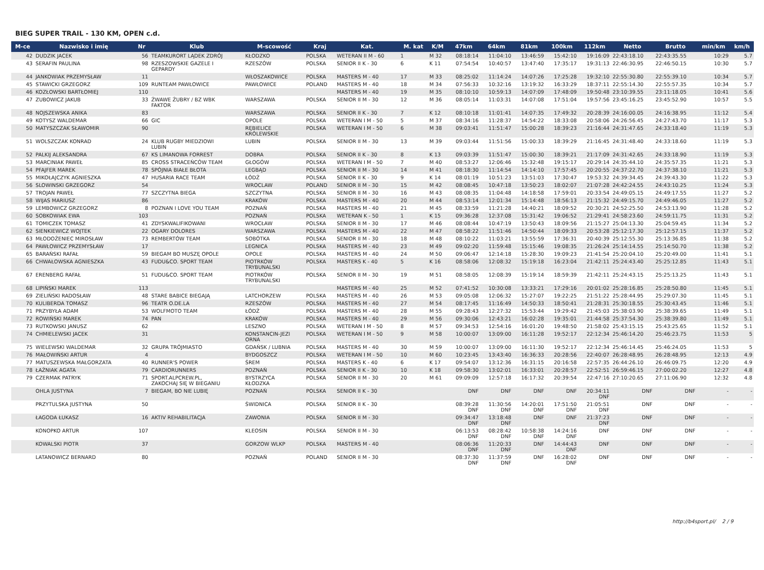BIEG SUPER TRAIL - 130 KM, OPEN c.d.
| M-ce | Nazwisko i imię | Nr | Klub | M-scowość | Kraj | Kat. | M. kat | K/M | 47km | 64km | 81km | 100km | 112km | Netto | Brutto | min/km | km/h |
| --- | --- | --- | --- | --- | --- | --- | --- | --- | --- | --- | --- | --- | --- | --- | --- | --- | --- |
| 42 | DUDZIK JACEK | 56 | TEAMKURORT LĄDEK ZDRÓJ | KŁODZKO | POLSKA | WETERAN II M - 60 | 1 | M 32 | 08:18:14 | 11:04:10 | 13:46:59 | 15:42:10 | 19:16:09 | 22:43:18.10 | 22:43:35.55 | 10:29 | 5.7 |
| 43 | SERAFIN PAULINA | 98 | RZESZOWSKIE GAZELE I GEPARDY | RZESZÓW | POLSKA | SENIOR II K - 30 | 6 | K 11 | 07:54:54 | 10:40:57 | 13:47:40 | 17:35:17 | 19:31:13 | 22:46:30.95 | 22:46:50.15 | 10:30 | 5.7 |
| 44 | JANKOWIAK PRZEMYSŁAW | 11 | | WŁOSZAKOWICE | POLSKA | MASTERS M - 40 | 17 | M 33 | 08:25:02 | 11:14:24 | 14:07:26 | 17:25:28 | 19:32:10 | 22:55:30.80 | 22:55:39.10 | 10:34 | 5.7 |
| 45 | STAWICKI GRZEGORZ | 109 | RUNTEAM PAWŁOWICE | PAWŁOWICE | POLAND | MASTERS M - 40 | 18 | M 34 | 07:56:33 | 10:32:16 | 13:19:32 | 16:33:29 | 18:37:11 | 22:55:14.30 | 22:55:57.35 | 10:34 | 5.7 |
| 46 | KOZŁOWSKI BARTŁOMIEJ | 110 | | | | MASTERS M - 40 | 19 | M 35 | 08:10:10 | 10:59:13 | 14:07:09 | 17:48:09 | 19:50:48 | 23:10:39.55 | 23:11:18.05 | 10:41 | 5.6 |
| 47 | ZUBOWICZ JAKUB | 33 | ŻWAWE ŻUBRY / BZ WBK FAKTOR | WARSZAWA | POLSKA | SENIOR II M - 30 | 12 | M 36 | 08:05:14 | 11:03:31 | 14:07:08 | 17:51:04 | 19:57:56 | 23:45:16.25 | 23:45:52.90 | 10:57 | 5.5 |
| 48 | NOJSZEWSKA ANIKA | 83 | | WARSZAWA | POLSKA | SENIOR II K - 30 | 7 | K 12 | 08:10:18 | 11:01:41 | 14:07:35 | 17:49:32 | 20:28:39 | 24:16:00.05 | 24:16:38.95 | 11:12 | 5.4 |
| 49 | KOTYSZ WALDEMAR | 66 | GIC | OPOLE | POLSKA | WETERAN I M - 50 | 5 | M 37 | 08:34:16 | 11:28:37 | 14:54:22 | 18:33:08 | 20:58:06 | 24:26:56.45 | 24:27:43.70 | 11:17 | 5.3 |
| 50 | MATYSZCZAK SŁAWOMIR | 90 | | RĘBIELICE KRÓLEWSKIE | POLSKA | WETERAN I M - 50 | 6 | M 38 | 09:03:41 | 11:51:47 | 15:00:28 | 18:39:23 | 21:16:44 | 24:31:47.65 | 24:33:18.40 | 11:19 | 5.3 |
| 51 | WOLSZCZAK KONRAD | 24 | KLUB RUGBY MIEDZIOWI LUBIN | LUBIN | POLSKA | SENIOR II M - 30 | 13 | M 39 | 09:03:44 | 11:51:56 | 15:00:33 | 18:39:29 | 21:16:45 | 24:31:48.40 | 24:33:18.60 | 11:19 | 5.3 |
| 52 | PALKIJ ALEKSANDRA | 67 | KS LIMANOWA FORREST | DOBRA | POLSKA | SENIOR II K - 30 | 8 | K 13 | 09:03:39 | 11:51:47 | 15:00:30 | 18:39:21 | 21:17:09 | 24:31:42.65 | 24:33:18.90 | 11:19 | 5.3 |
| 53 | MARCINIAK PAWEŁ | 85 | CROSS STRACEŃCÓW TEAM | GŁOGÓW | POLSKA | WETERAN I M - 50 | 7 | M 40 | 08:53:27 | 12:06:46 | 15:32:48 | 19:15:17 | 20:29:14 | 24:35:44.10 | 24:35:57.35 | 11:21 | 5.3 |
| 54 | PFAJFER MAREK | 78 | SPÓJNIA BIAŁE BŁOTA | LEGBĄD | POLSKA | SENIOR II M - 30 | 14 | M 41 | 08:18:30 | 11:14:54 | 14:14:10 | 17:57:45 | 20:20:55 | 24:37:22.70 | 24:37:38.10 | 11:21 | 5.3 |
| 55 | MIKOŁAJCZYK AGNIESZKA | 47 | HUSARIA RACE TEAM | ŁÓDŹ | POLSKA | SENIOR II K - 30 | 9 | K 14 | 08:01:19 | 10:51:23 | 13:51:03 | 17:30:47 | 19:53:32 | 24:39:34.45 | 24:39:43.30 | 11:22 | 5.3 |
| 56 | SLOWINSKI GRZEGORZ | 54 | | WROCLAW | POLAND | SENIOR II M - 30 | 15 | M 42 | 08:08:45 | 10:47:18 | 13:50:23 | 18:02:07 | 21:07:28 | 24:42:24.55 | 24:43:10.25 | 11:24 | 5.3 |
| 57 | TROJAN PAWEŁ | 77 | SZCZYTNA BIEGA | SZCZYTNA | POLSKA | SENIOR II M - 30 | 16 | M 43 | 08:08:35 | 11:04:48 | 14:18:58 | 17:59:01 | 20:33:54 | 24:49:05.15 | 24:49:17.55 | 11:27 | 5.2 |
| 58 | WIJAS MARIUSZ | 86 | | KRAKÓW | POLSKA | MASTERS M - 40 | 20 | M 44 | 08:53:14 | 12:01:34 | 15:14:48 | 18:56:13 | 21:15:32 | 24:49:15.70 | 24:49:46.05 | 11:27 | 5.2 |
| 59 | LEMBOWICZ GRZEGORZ | 8 | POZNAN I LOVE YOU TEAM | POZNAŃ | POLSKA | MASTERS M - 40 | 21 | M 45 | 08:33:59 | 11:21:28 | 14:40:21 | 18:09:52 | 20:30:21 | 24:52:25.50 | 24:53:13.90 | 11:28 | 5.2 |
| 60 | SOBKOWIAK EWA | 103 | | POZNAŃ | POLSKA | WETERAN K - 50 | 1 | K 15 | 09:36:28 | 12:37:08 | 15:31:42 | 19:06:52 | 21:29:41 | 24:58:23.60 | 24:59:11.75 | 11:31 | 5.2 |
| 61 | TOMICZEK TOMASZ | 41 | ZDYSKWALIFIKOWANI | WROCŁAW | POLSKA | SENIOR II M - 30 | 17 | M 46 | 08:08:44 | 10:47:19 | 13:50:43 | 18:09:56 | 21:15:27 | 25:04:13.30 | 25:04:59.45 | 11:34 | 5.2 |
| 62 | SIENKIEWICZ WOJTEK | 22 | OGARY DOLORES | WARSZAWA | POLSKA | MASTERS M - 40 | 22 | M 47 | 08:58:22 | 11:51:46 | 14:50:44 | 18:09:33 | 20:53:28 | 25:12:17.30 | 25:12:57.15 | 11:37 | 5.2 |
| 63 | MŁODOŻENIEC MIROSŁAW | 73 | REMBERTÓW TEAM | SOBÓTKA | POLSKA | SENIOR II M - 30 | 18 | M 48 | 08:10:22 | 11:03:21 | 13:55:59 | 17:36:31 | 20:40:39 | 25:12:55.30 | 25:13:36.85 | 11:38 | 5.2 |
| 64 | PAWŁOWICZ PRZEMYSŁAW | 17 | | LEGNICA | POLSKA | MASTERS M - 40 | 23 | M 49 | 09:02:20 | 11:59:48 | 15:15:46 | 19:08:35 | 21:26:24 | 25:14:14.55 | 25:14:50.70 | 11:38 | 5.2 |
| 65 | BARAŃSKI RAFAŁ | 59 | BIEGAM BO MUSZĘ OPOLE | OPOLE | POLSKA | MASTERS M - 40 | 24 | M 50 | 09:06:47 | 12:14:18 | 15:28:30 | 19:09:23 | 21:41:54 | 25:20:04.10 | 25:20:49.00 | 11:41 | 5.1 |
| 66 | CHWAŁOWSKA AGNIESZKA | 43 | FUDU&CO. SPORT TEAM | PIOTRKÓW TRYBUNALSKI | POLSKA | MASTERS K - 40 | 5 | K 16 | 08:58:06 | 12:08:32 | 15:19:18 | 16:23:04 | 21:42:11 | 25:24:43.40 | 25:25:12.85 | 11:43 | 5.1 |
| 67 | ERENBERG RAFAŁ | 51 | FUDU&CO. SPORT TEAM | PIOTRKÓW TRYBUNALSKI | POLSKA | SENIOR II M - 30 | 19 | M 51 | 08:58:05 | 12:08:39 | 15:19:14 | 18:59:39 | 21:42:11 | 25:24:43.15 | 25:25:13.25 | 11:43 | 5.1 |
| 68 | LIPIŃSKI MAREK | 113 | | | | MASTERS M - 40 | 25 | M 52 | 07:41:52 | 10:30:08 | 13:33:21 | 17:29:16 | 20:01:02 | 25:28:16.85 | 25:28:50.80 | 11:45 | 5.1 |
| 69 | ZIELIŃSKI RADOSŁAW | 48 | STARE BABICE BIEGAJĄ | LATCHORZEW | POLSKA | MASTERS M - 40 | 26 | M 53 | 09:05:08 | 12:06:32 | 15:27:07 | 19:22:25 | 21:51:22 | 25:28:44.95 | 25:29:07.30 | 11:45 | 5.1 |
| 70 | KULIBERDA TOMASZ | 96 | TEATR O.DE.LA | RZESZÓW | POLSKA | MASTERS M - 40 | 27 | M 54 | 08:17:45 | 11:16:49 | 14:50:33 | 18:50:41 | 21:28:31 | 25:30:18.55 | 25:30:43.45 | 11:46 | 5.1 |
| 71 | PRZYBYŁA ADAM | 53 | WOLFMOTO TEAM | ŁÓDŹ | POLSKA | MASTERS M - 40 | 28 | M 55 | 09:28:43 | 12:27:32 | 15:53:44 | 19:29:42 | 21:45:03 | 25:38:03.90 | 25:38:39.65 | 11:49 | 5.1 |
| 72 | ROWIŃSKI MAREK | 74 | PAN | KRAKÓW | POLSKA | MASTERS M - 40 | 29 | M 56 | 09:30:06 | 12:43:21 | 16:02:28 | 19:35:01 | 21:44:58 | 25:37:54.30 | 25:38:39.80 | 11:49 | 5.1 |
| 73 | RUTKOWSKI JANUSZ | 62 | | LESZNO | POLSKA | WETERAN I M - 50 | 8 | M 57 | 09:34:53 | 12:54:16 | 16:01:20 | 19:48:50 | 21:58:02 | 25:43:15.15 | 25:43:25.65 | 11:52 | 5.1 |
| 74 | CHMIELEWSKI JACEK | 31 | | KONSTANCIN-JEZI ORNA | POLSKA | WETERAN I M - 50 | 9 | M 58 | 10:00:07 | 13:09:00 | 16:11:28 | 19:52:17 | 22:12:34 | 25:46:14.20 | 25:46:23.75 | 11:53 | 5 |
| 75 | WIELEWSKI WALDEMAR | 32 | GRUPA TRÓJMIASTO | GDAŃSK / LUBNIA | POLSKA | MASTERS M - 40 | 30 | M 59 | 10:00:07 | 13:09:00 | 16:11:30 | 19:52:17 | 22:12:34 | 25:46:14.45 | 25:46:24.05 | 11:53 | 5 |
| 76 | MAŁOWIŃSKI ARTUR | 4 | | BYDGOSZCZ | POLSKA | WETERAN I M - 50 | 10 | M 60 | 10:23:45 | 13:43:40 | 16:36:33 | 20:28:56 | 22:40:07 | 26:28:48.95 | 26:28:48.95 | 12:13 | 4.9 |
| 77 | MATUSZEWSKA MAŁGORZATA | 40 | RUNNER'S POWER | ŚREM | POLSKA | MASTERS K - 40 | 6 | K 17 | 09:54:07 | 13:12:36 | 16:31:15 | 20:16:58 | 22:57:35 | 26:44:26.10 | 26:46:09.75 | 12:20 | 4.9 |
| 78 | ŁAŹNIAK AGATA | 79 | CARDIORUNNERS | POZNAŃ | POLSKA | SENIOR II K - 30 | 10 | K 18 | 09:58:30 | 13:02:01 | 16:33:01 | 20:28:57 | 22:52:51 | 26:59:46.15 | 27:00:02.20 | 12:27 | 4.8 |
| 79 | CZERMAK PATRYK | 71 | SPORT.ALPCREW.PL, ZAKOCHAJ SIĘ W BIEGANIU | BYSTRZYCA KŁODZKA | POLSKA | SENIOR II M - 30 | 20 | M 61 | 09:09:09 | 12:57:18 | 16:17:32 | 20:39:54 | 22:47:16 | 27:10:20.65 | 27:11:06.90 | 12:32 | 4.8 |
| | OHLA JUSTYNA | 7 | BIEGAM, BO NIE LUBIĘ | POZNAŃ | POLSKA | SENIOR II K - 30 | | | DNF | DNF | DNF | DNF | 20:34:11 DNF | DNF | DNF | - | - |
| | PRZYTULSKA JUSTYNA | 50 | | ŚWIDNICA | POLSKA | SENIOR II K - 30 | | | 08:39:28 DNF | 11:30:56 DNF | 14:20:01 DNF | 17:51:50 DNF | 21:05:51 DNF | DNF | DNF | - | - |
| | ŁAGODA ŁUKASZ | 16 | AKTIV REHABILITACJA | ZAWONIA | POLSKA | SENIOR II M - 30 | | | 09:34:47 DNF | 13:18:48 DNF | DNF | DNF | 21:37:23 DNF | DNF | DNF | - | - |
| | KONOPKO ARTUR | 107 | | KLEOSIN | POLSKA | SENIOR II M - 30 | | | 06:13:53 DNF | 08:28:42 DNF | 10:58:38 DNF | 14:24:16 DNF | DNF | DNF | DNF | - | - |
| | KOWALSKI PIOTR | 37 | | GORZOW WLKP | POLSKA | MASTERS M - 40 | | | 08:06:36 DNF | 11:20:33 DNF | DNF | 14:44:43 DNF | DNF | DNF | DNF | - | - |
| | LATANOWICZ BERNARD | 80 | | POZNAŃ | POLAND | SENIOR II M - 30 | | | 08:37:30 DNF | 11:37:59 DNF | DNF | 16:28:02 DNF | DNF | DNF | DNF | - | - |
http://b4sport.pl/ 2 / 9